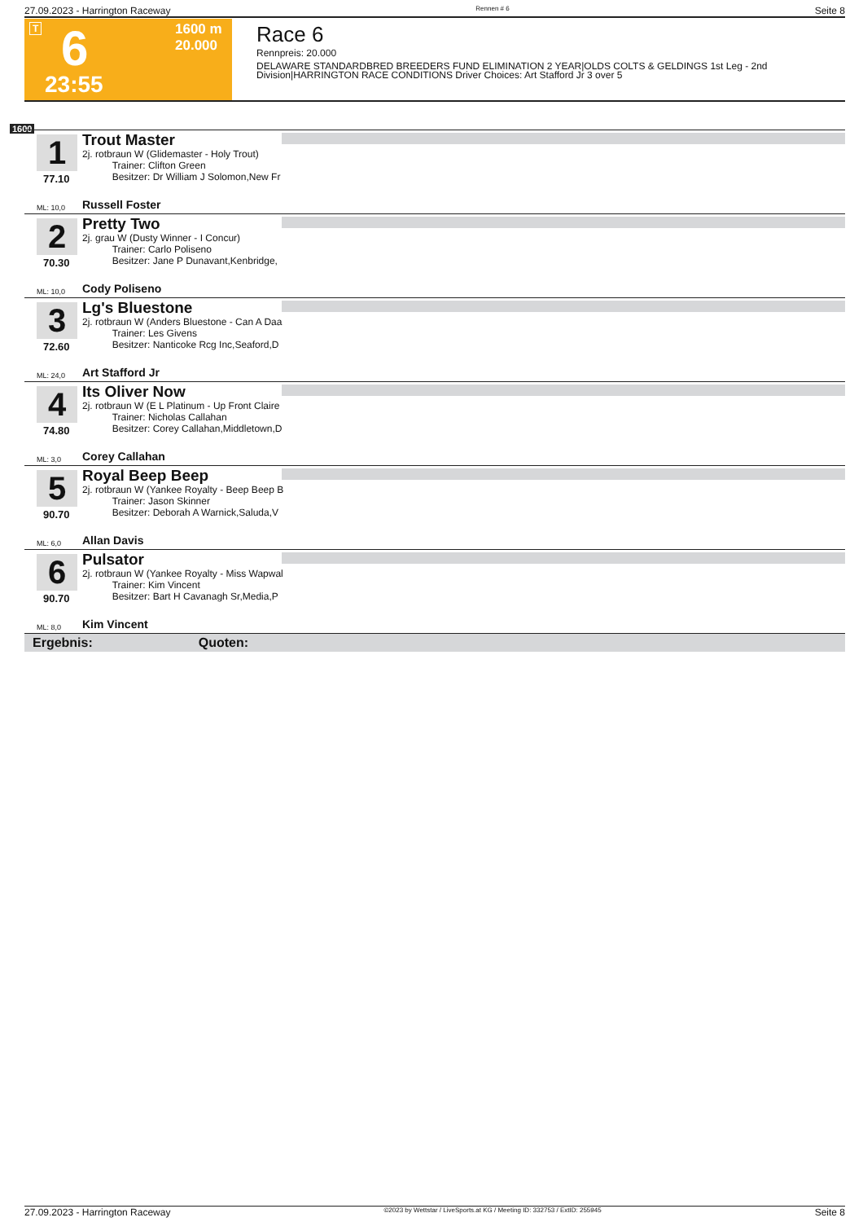27.09.2023 - Harrington Raceway Rennen # 6 Seite 8
T 6
23:55
1600 m
20.000
Race 6
Rennpreis: 20.000
DELAWARE STANDARDBRED BREEDERS FUND ELIMINATION 2 YEAR|OLDS COLTS & GELDINGS 1st Leg - 2nd
Division|HARRINGTON RACE CONDITIONS Driver Choices: Art Stafford Jr 3 over 5
1600
1
77.10
Trout Master
2j. rotbraun W (Glidemaster - Holy Trout)
Trainer: Clifton Green
Besitzer: Dr William J Solomon,New Fr
ML: 10,0 Russell Foster
2
70.30
Pretty Two
2j. grau W (Dusty Winner - I Concur)
Trainer: Carlo Poliseno
Besitzer: Jane P Dunavant,Kenbridge,
ML: 10,0 Cody Poliseno
3
72.60
Lg's Bluestone
2j. rotbraun W (Anders Bluestone - Can A Daa
Trainer: Les Givens
Besitzer: Nanticoke Rcg Inc,Seaford,D
ML: 24,0 Art Stafford Jr
4
74.80
Its Oliver Now
2j. rotbraun W (E L Platinum - Up Front Claire
Trainer: Nicholas Callahan
Besitzer: Corey Callahan,Middletown,D
ML: 3,0 Corey Callahan
5
90.70
Royal Beep Beep
2j. rotbraun W (Yankee Royalty - Beep Beep B
Trainer: Jason Skinner
Besitzer: Deborah A Warnick,Saluda,V
ML: 6,0 Allan Davis
6
90.70
Pulsator
2j. rotbraun W (Yankee Royalty - Miss Wapwal
Trainer: Kim Vincent
Besitzer: Bart H Cavanagh Sr,Media,P
ML: 8,0 Kim Vincent
Ergebnis: Quoten:
27.09.2023 - Harrington Raceway ©2023 by Wettstar / LiveSports.at KG / Meeting ID: 332753 / ExtID: 255945 Seite 8